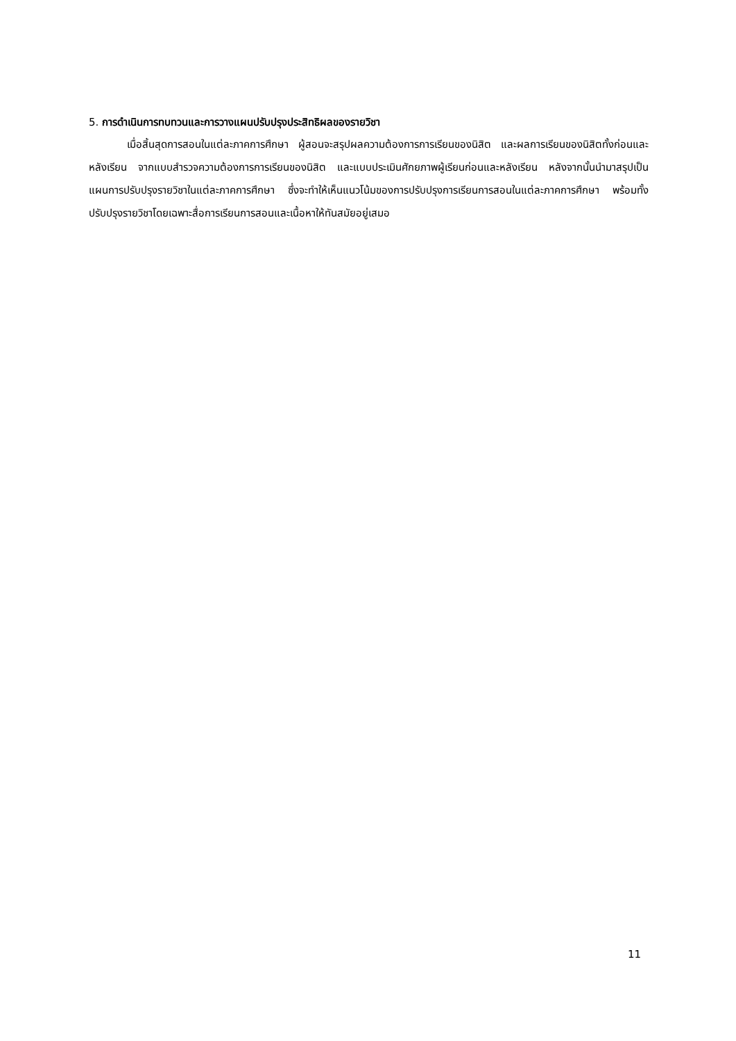5. การดำเนินการทบทวนและการวางแผนปรับปรุงประสิทธิผลของรายวิชา
เมื่อสิ้นสุดการสอนในแต่ละภาคการศึกษา ผู้สอนจะสรุปผลความต้องการการเรียนของนิสิต และผลการเรียนของนิสิตทั้งก่อนและหลังเรียน จากแบบสำรวจความต้องการการเรียนของนิสิต และแบบประเมินศักยภาพผู้เรียนก่อนและหลังเรียน หลังจากนั้นนำมาสรุปเป็นแผนการปรับปรุงรายวิชาในแต่ละภาคการศึกษา ซึ่งจะทำให้เห็นแนวโน้มของการปรับปรุงการเรียนการสอนในแต่ละภาคการศึกษา พร้อมทั้งปรับปรุงรายวิชาโดยเฉพาะสื่อการเรียนการสอนและเนื้อหาให้ทันสมัยอยู่เสมอ
11